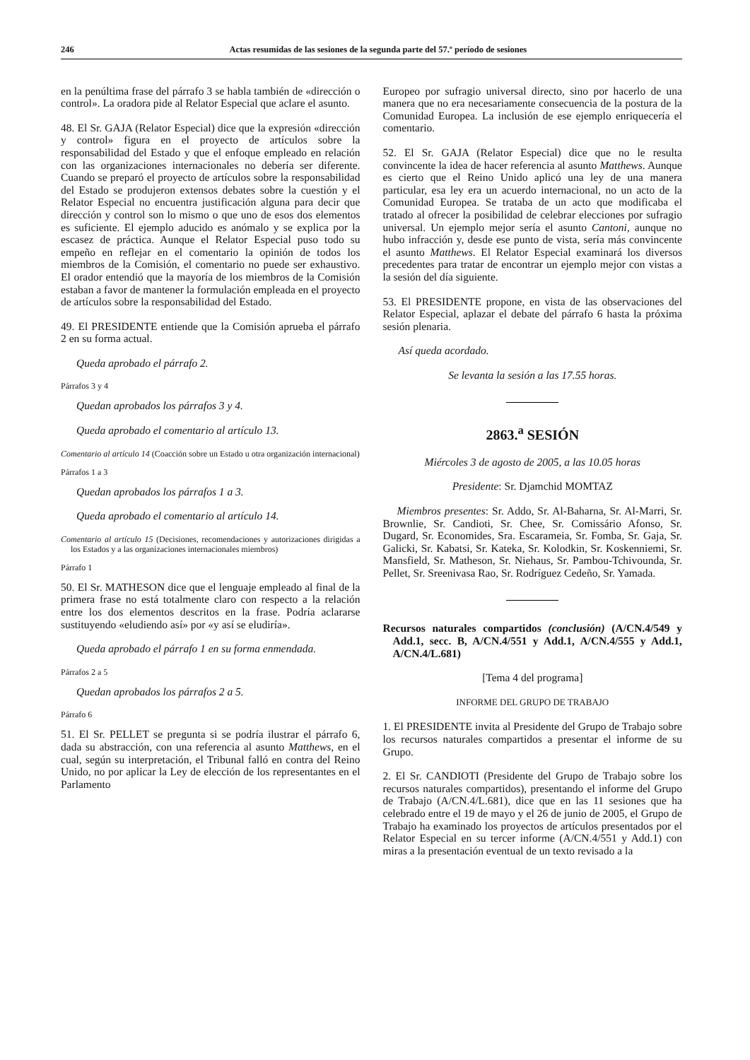246 Actas resumidas de las sesiones de la segunda parte del 57.º período de sesiones
en la penúltima frase del párrafo 3 se habla también de «dirección o control». La oradora pide al Relator Especial que aclare el asunto.
48. El Sr. GAJA (Relator Especial) dice que la expresión «dirección y control» figura en el proyecto de artículos sobre la responsabilidad del Estado y que el enfoque empleado en relación con las organizaciones internacionales no debería ser diferente. Cuando se preparó el proyecto de artículos sobre la responsabilidad del Estado se produjeron extensos debates sobre la cuestión y el Relator Especial no encuentra justificación alguna para decir que dirección y control son lo mismo o que uno de esos dos elementos es suficiente. El ejemplo aducido es anómalo y se explica por la escasez de práctica. Aunque el Relator Especial puso todo su empeño en reflejar en el comentario la opinión de todos los miembros de la Comisión, el comentario no puede ser exhaustivo. El orador entendió que la mayoría de los miembros de la Comisión estaban a favor de mantener la formulación empleada en el proyecto de artículos sobre la responsabilidad del Estado.
49. El PRESIDENTE entiende que la Comisión aprueba el párrafo 2 en su forma actual.
Queda aprobado el párrafo 2.
Párrafos 3 y 4
Quedan aprobados los párrafos 3 y 4.
Queda aprobado el comentario al artículo 13.
Comentario al artículo 14 (Coacción sobre un Estado u otra organización internacional)
Párrafos 1 a 3
Quedan aprobados los párrafos 1 a 3.
Queda aprobado el comentario al artículo 14.
Comentario al artículo 15 (Decisiones, recomendaciones y autorizaciones dirigidas a los Estados y a las organizaciones internacionales miembros)
Párrafo 1
50. El Sr. MATHESON dice que el lenguaje empleado al final de la primera frase no está totalmente claro con respecto a la relación entre los dos elementos descritos en la frase. Podría aclararse sustituyendo «eludiendo así» por «y así se eludiría».
Queda aprobado el párrafo 1 en su forma enmendada.
Párrafos 2 a 5
Quedan aprobados los párrafos 2 a 5.
Párrafo 6
51. El Sr. PELLET se pregunta si se podría ilustrar el párrafo 6, dada su abstracción, con una referencia al asunto Matthews, en el cual, según su interpretación, el Tribunal falló en contra del Reino Unido, no por aplicar la Ley de elección de los representantes en el Parlamento
Europeo por sufragio universal directo, sino por hacerlo de una manera que no era necesariamente consecuencia de la postura de la Comunidad Europea. La inclusión de ese ejemplo enriquecería el comentario.
52. El Sr. GAJA (Relator Especial) dice que no le resulta convincente la idea de hacer referencia al asunto Matthews. Aunque es cierto que el Reino Unido aplicó una ley de una manera particular, esa ley era un acuerdo internacional, no un acto de la Comunidad Europea. Se trataba de un acto que modificaba el tratado al ofrecer la posibilidad de celebrar elecciones por sufragio universal. Un ejemplo mejor sería el asunto Cantoni, aunque no hubo infracción y, desde ese punto de vista, sería más convincente el asunto Matthews. El Relator Especial examinará los diversos precedentes para tratar de encontrar un ejemplo mejor con vistas a la sesión del día siguiente.
53. El PRESIDENTE propone, en vista de las observaciones del Relator Especial, aplazar el debate del párrafo 6 hasta la próxima sesión plenaria.
Así queda acordado.
Se levanta la sesión a las 17.55 horas.
2863.<sup>a</sup> SESIÓN
Miércoles 3 de agosto de 2005, a las 10.05 horas
Presidente: Sr. Djamchid MOMTAZ
Miembros presentes: Sr. Addo, Sr. Al-Baharna, Sr. Al-Marri, Sr. Brownlie, Sr. Candioti, Sr. Chee, Sr. Comissário Afonso, Sr. Dugard, Sr. Economides, Sra. Escarameia, Sr. Fomba, Sr. Gaja, Sr. Galicki, Sr. Kabatsi, Sr. Kateka, Sr. Kolodkin, Sr. Koskenniemi, Sr. Mansfield, Sr. Matheson, Sr. Niehaus, Sr. Pambou-Tchivounda, Sr. Pellet, Sr. Sreenivasa Rao, Sr. Rodríguez Cedeño, Sr. Yamada.
Recursos naturales compartidos (conclusión) (A/CN.4/549 y Add.1, secc. B, A/CN.4/551 y Add.1, A/CN.4/555 y Add.1, A/CN.4/L.681)
[Tema 4 del programa]
INFORME DEL GRUPO DE TRABAJO
1. El PRESIDENTE invita al Presidente del Grupo de Trabajo sobre los recursos naturales compartidos a presentar el informe de su Grupo.
2. El Sr. CANDIOTI (Presidente del Grupo de Trabajo sobre los recursos naturales compartidos), presentando el informe del Grupo de Trabajo (A/CN.4/L.681), dice que en las 11 sesiones que ha celebrado entre el 19 de mayo y el 26 de junio de 2005, el Grupo de Trabajo ha examinado los proyectos de artículos presentados por el Relator Especial en su tercer informe (A/CN.4/551 y Add.1) con miras a la presentación eventual de un texto revisado a la